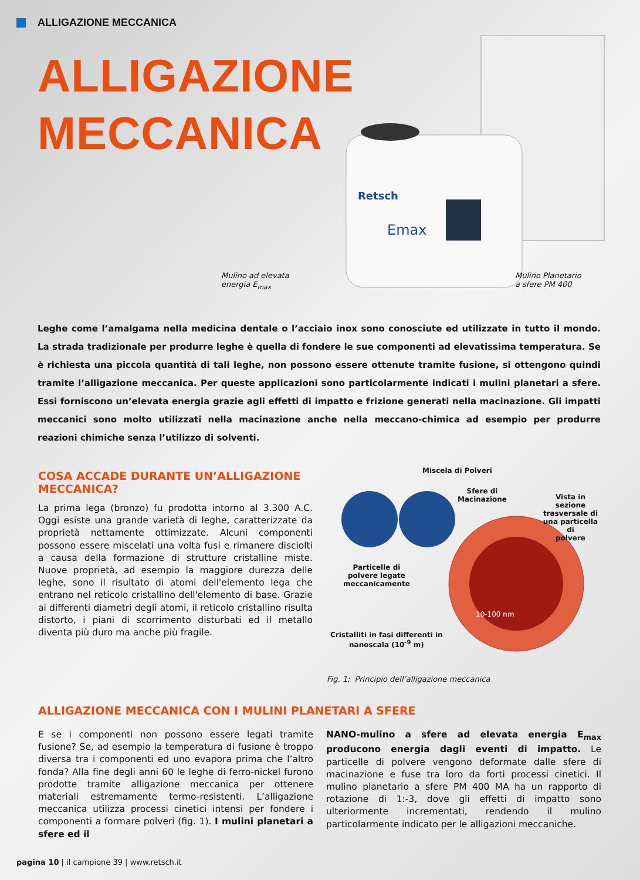ALLIGAZIONE MECCANICA
ALLIGAZIONE
MECCANICA
Retsch
Emax
Mulino ad elevata
energia E<sub>max</sub>
Mulino Planetario
a sfere PM 400
Leghe come l’amalgama nella medicina dentale o l’acciaio inox sono conosciute ed utilizzate in tutto il mondo. La strada tradizionale per produrre leghe è quella di fondere le sue componenti ad elevatissima temperatura. Se è richiesta una piccola quantità di tali leghe, non possono essere ottenute tramite fusione, si ottengono quindi tramite l’alligazione meccanica. Per queste applicazioni sono particolarmente indicati i mulini planetari a sfere. Essi forniscono un’elevata energia grazie agli effetti di impatto e frizione generati nella macinazione. Gli impatti meccanici sono molto utilizzati nella macinazione anche nella meccano-chimica ad esempio per produrre reazioni chimiche senza l’utilizzo di solventi.
COSA ACCADE DURANTE UN’ALLIGAZIONE MECCANICA?
La prima lega (bronzo) fu prodotta intorno al 3.300 A.C. Oggi esiste una grande varietà di leghe, caratterizzate da proprietà nettamente ottimizzate. Alcuni componenti possono essere miscelati una volta fusi e rimanere disciolti a causa della formazione di strutture cristalline miste. Nuove proprietà, ad esempio la maggiore durezza delle leghe, sono il risultato di atomi dell'elemento lega che entrano nel reticolo cristallino dell'elemento di base. Grazie ai differenti diametri degli atomi, il reticolo cristallino risulta distorto, i piani di scorrimento disturbati ed il metallo diventa più duro ma anche più fragile.
Miscela di Polveri
Sfere di
Macinazione
Vista in sezione
trasversale di
una particella di
polvere
Particelle di
polvere legate
meccanicamente
10-100 nm
Cristalliti in fasi differenti in
nanoscala (10<sup>-9</sup> m)
Fig. 1: Principio dell’alligazione meccanica
ALLIGAZIONE MECCANICA CON I MULINI PLANETARI A SFERE
E se i componenti non possono essere legati tramite fusione? Se, ad esempio la temperatura di fusione è troppo diversa tra i componenti ed uno evapora prima che l’altro fonda? Alla fine degli anni 60 le leghe di ferro-nickel furono prodotte tramite alligazione meccanica per ottenere materiali estremamente termo-resistenti. L’alligazione meccanica utilizza processi cinetici intensi per fondere i componenti a formare polveri (fig. 1). I mulini planetari a sfere ed il
NANO-mulino a sfere ad elevata energia E<sub>max</sub> producono energia dagli eventi di impatto. Le particelle di polvere vengono deformate dalle sfere di macinazione e fuse tra loro da forti processi cinetici. Il mulino planetario a sfere PM 400 MA ha un rapporto di rotazione di 1:-3, dove gli effetti di impatto sono ulteriormente incrementati, rendendo il mulino particolarmente indicato per le alligazioni meccaniche.
pagina 10 | il campione 39 | www.retsch.it